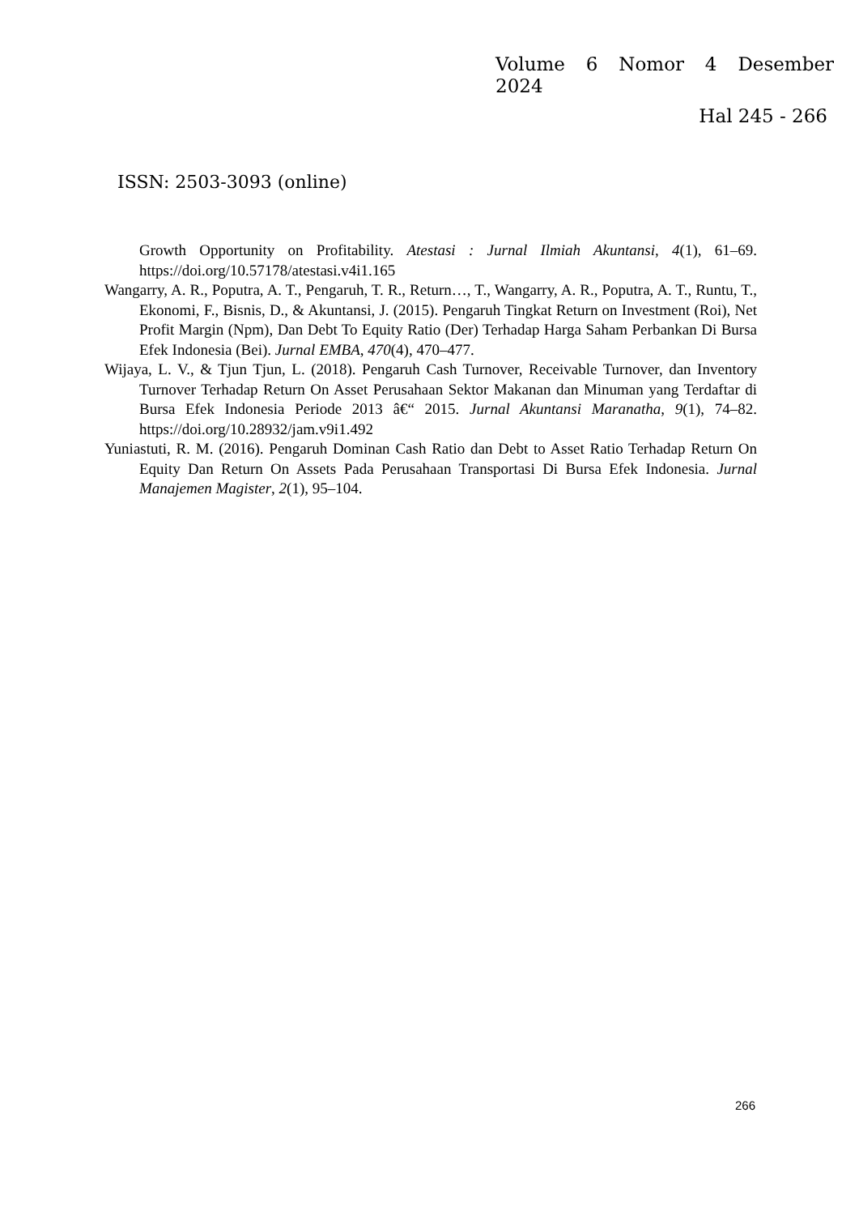Volume 6 Nomor 4 Desember 2024
Hal 245 - 266
ISSN: 2503-3093 (online)
Growth Opportunity on Profitability. Atestasi : Jurnal Ilmiah Akuntansi, 4(1), 61–69. https://doi.org/10.57178/atestasi.v4i1.165
Wangarry, A. R., Poputra, A. T., Pengaruh, T. R., Return…, T., Wangarry, A. R., Poputra, A. T., Runtu, T., Ekonomi, F., Bisnis, D., & Akuntansi, J. (2015). Pengaruh Tingkat Return on Investment (Roi), Net Profit Margin (Npm), Dan Debt To Equity Ratio (Der) Terhadap Harga Saham Perbankan Di Bursa Efek Indonesia (Bei). Jurnal EMBA, 470(4), 470–477.
Wijaya, L. V., & Tjun Tjun, L. (2018). Pengaruh Cash Turnover, Receivable Turnover, dan Inventory Turnover Terhadap Return On Asset Perusahaan Sektor Makanan dan Minuman yang Terdaftar di Bursa Efek Indonesia Periode 2013 â€“ 2015. Jurnal Akuntansi Maranatha, 9(1), 74–82. https://doi.org/10.28932/jam.v9i1.492
Yuniastuti, R. M. (2016). Pengaruh Dominan Cash Ratio dan Debt to Asset Ratio Terhadap Return On Equity Dan Return On Assets Pada Perusahaan Transportasi Di Bursa Efek Indonesia. Jurnal Manajemen Magister, 2(1), 95–104.
266